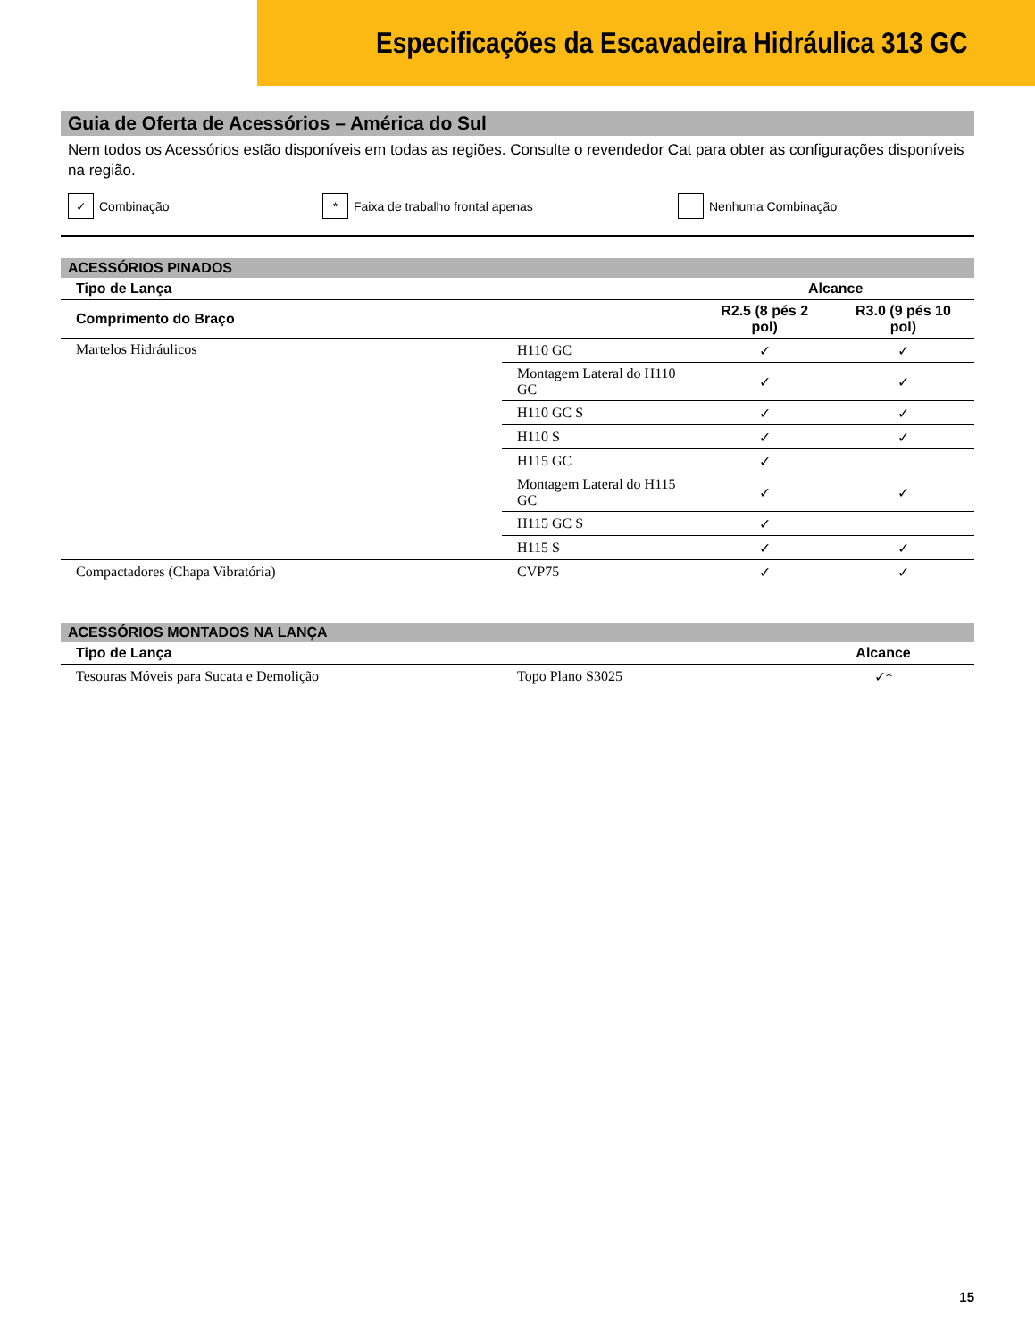Especificações da Escavadeira Hidráulica 313 GC
Guia de Oferta de Acessórios – América do Sul
Nem todos os Acessórios estão disponíveis em todas as regiões. Consulte o revendedor Cat para obter as configurações disponíveis na região.
✓ Combinação
* Faixa de trabalho frontal apenas Nenhuma Combinação
ACESSÓRIOS PINADOS
| Tipo de Lança | | Alcance | |
| --- | --- | --- | --- |
| Comprimento do Braço | | R2.5 (8 pés 2 pol) | R3.0 (9 pés 10 pol) |
| Martelos Hidráulicos | H110 GC | ✓ | ✓ |
| | Montagem Lateral do H110 GC | ✓ | ✓ |
| | H110 GC S | ✓ | ✓ |
| | H110 S | ✓ | ✓ |
| | H115 GC | ✓ | |
| | Montagem Lateral do H115 GC | ✓ | ✓ |
| | H115 GC S | ✓ | |
| | H115 S | ✓ | ✓ |
| Compactadores (Chapa Vibratória) | CVP75 | ✓ | ✓ |
ACESSÓRIOS MONTADOS NA LANÇA
| Tipo de Lança | | Alcance |
| --- | --- | --- |
| Tesouras Móveis para Sucata e Demolição | Topo Plano S3025 | ✓* |
15